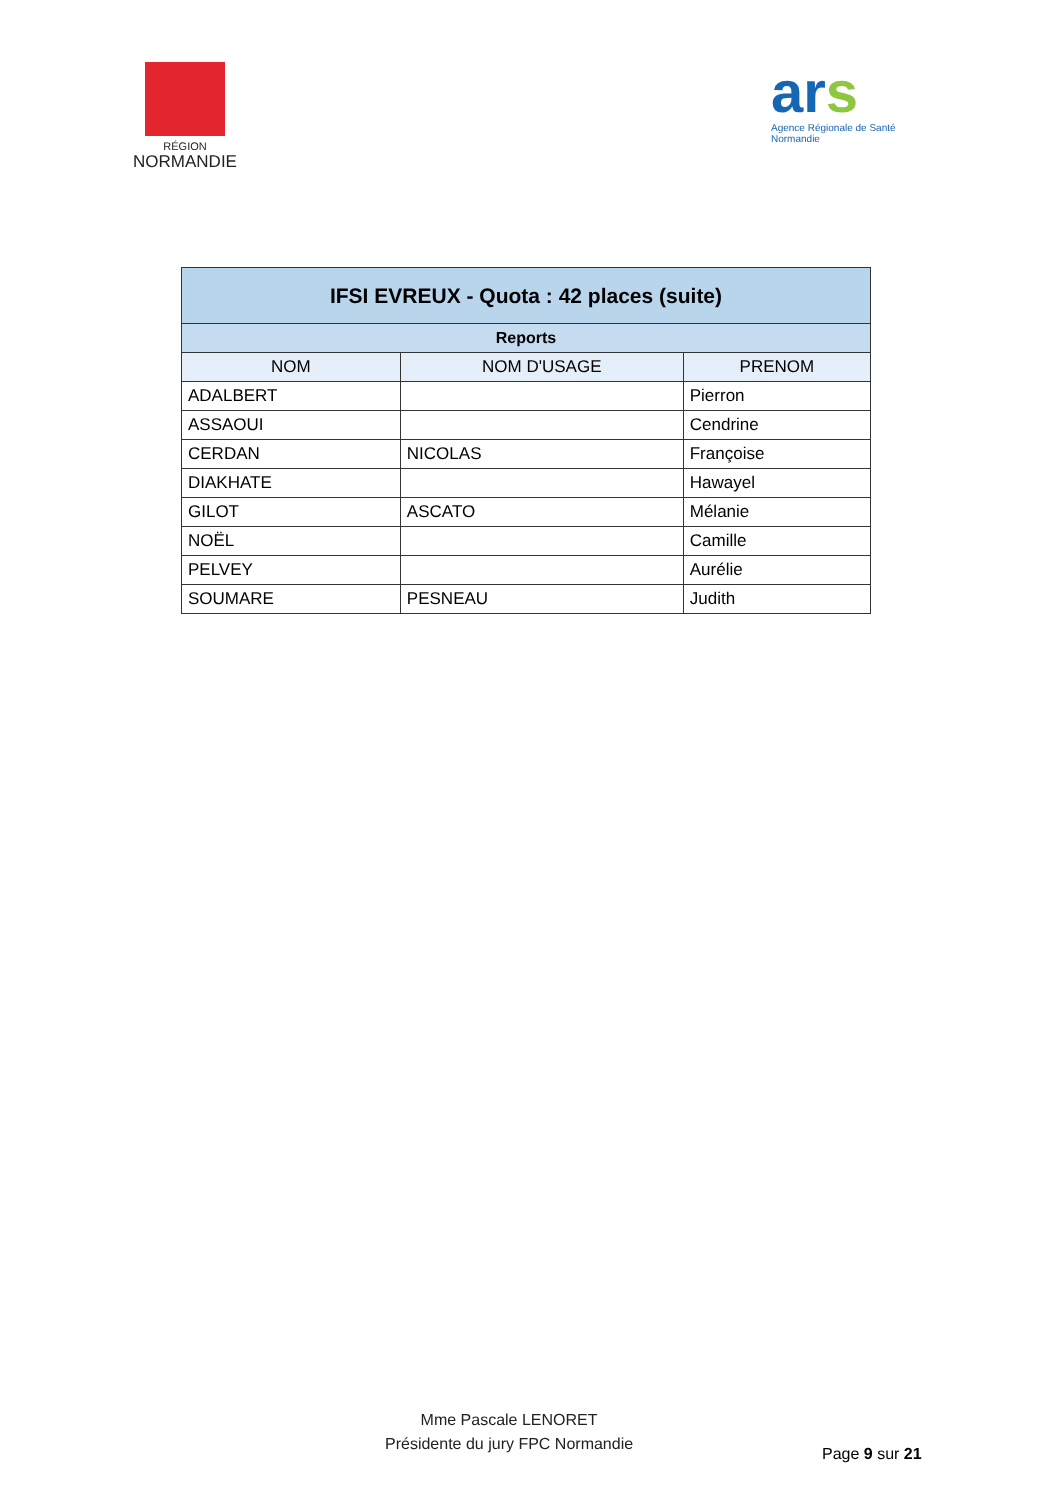RÉGION
NORMANDIE
ars
Agence Régionale de Santé
Normandie
| IFSI EVREUX - Quota : 42 places (suite) | | |
| --- | --- | --- |
| Reports | | |
| NOM | NOM D'USAGE | PRENOM |
| ADALBERT | | Pierron |
| ASSAOUI | | Cendrine |
| CERDAN | NICOLAS | Françoise |
| DIAKHATE | | Hawayel |
| GILOT | ASCATO | Mélanie |
| NOËL | | Camille |
| PELVEY | | Aurélie |
| SOUMARE | PESNEAU | Judith |
Mme Pascale LENORET
Présidente du jury FPC Normandie
Page 9 sur 21